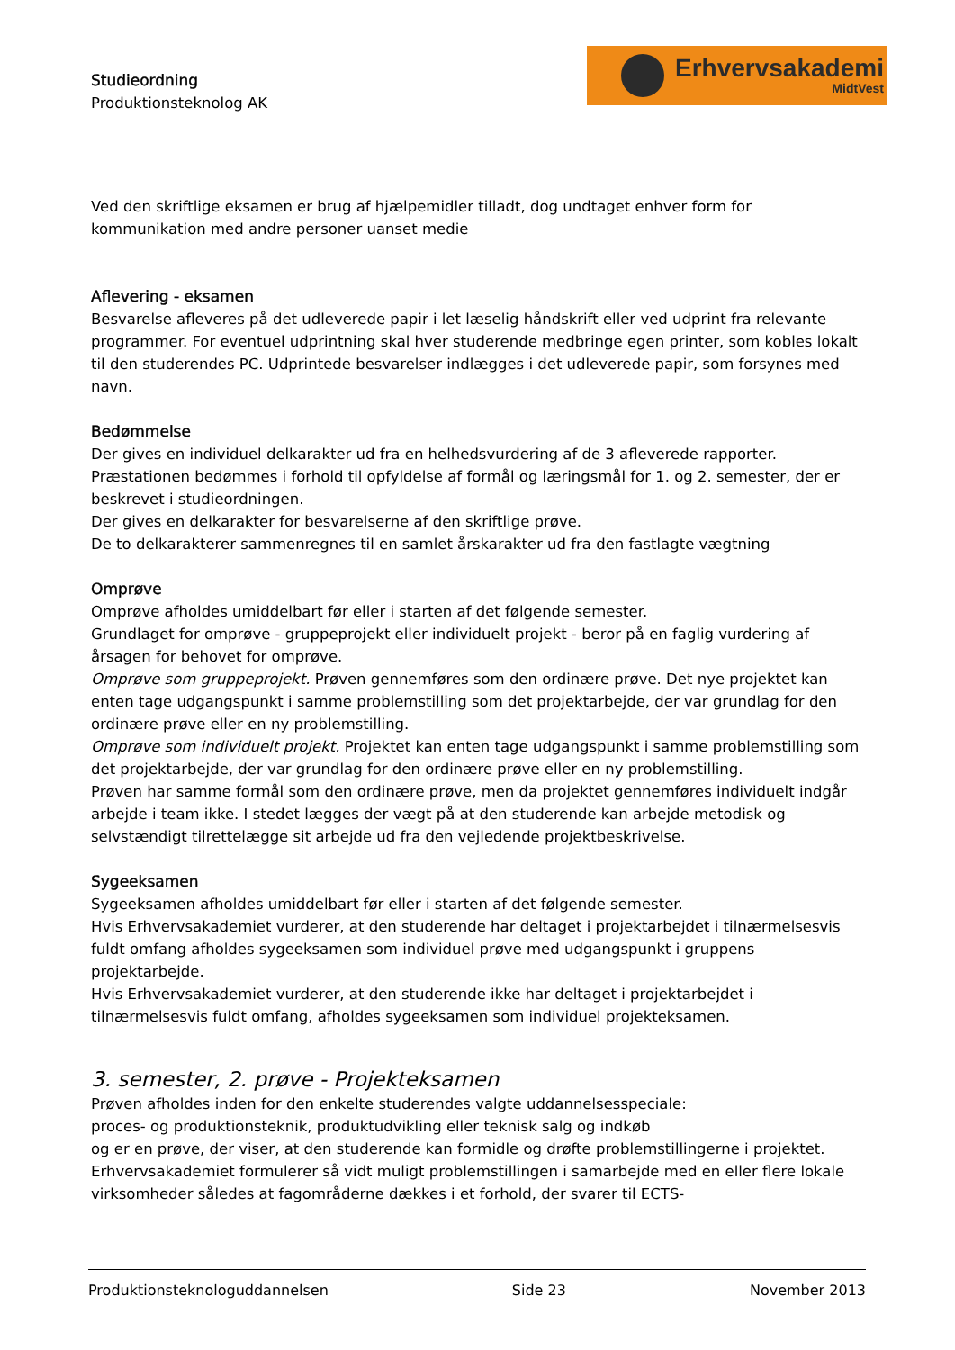Studieordning
Produktionsteknolog AK
Erhvervsakademi
MidtVest
Ved den skriftlige eksamen er brug af hjælpemidler tilladt, dog undtaget enhver form for kommunikation med andre personer uanset medie
Aflevering - eksamen
Besvarelse afleveres på det udleverede papir i let læselig håndskrift eller ved udprint fra relevante programmer. For eventuel udprintning skal hver studerende medbringe egen printer, som kobles lokalt til den studerendes PC. Udprintede besvarelser indlægges i det udleverede papir, som forsynes med navn.
Bedømmelse
Der gives en individuel delkarakter ud fra en helhedsvurdering af de 3 afleverede rapporter. Præstationen bedømmes i forhold til opfyldelse af formål og læringsmål for 1. og 2. semester, der er beskrevet i studieordningen.
Der gives en delkarakter for besvarelserne af den skriftlige prøve.
De to delkarakterer sammenregnes til en samlet årskarakter ud fra den fastlagte vægtning
Omprøve
Omprøve afholdes umiddelbart før eller i starten af det følgende semester.
Grundlaget for omprøve - gruppeprojekt eller individuelt projekt - beror på en faglig vurdering af årsagen for behovet for omprøve.
Omprøve som gruppeprojekt. Prøven gennemføres som den ordinære prøve. Det nye projektet kan enten tage udgangspunkt i samme problemstilling som det projektarbejde, der var grundlag for den ordinære prøve eller en ny problemstilling.
Omprøve som individuelt projekt. Projektet kan enten tage udgangspunkt i samme problemstilling som det projektarbejde, der var grundlag for den ordinære prøve eller en ny problemstilling.
Prøven har samme formål som den ordinære prøve, men da projektet gennemføres individuelt indgår arbejde i team ikke. I stedet lægges der vægt på at den studerende kan arbejde metodisk og selvstændigt tilrettelægge sit arbejde ud fra den vejledende projektbeskrivelse.
Sygeeksamen
Sygeeksamen afholdes umiddelbart før eller i starten af det følgende semester.
Hvis Erhvervsakademiet vurderer, at den studerende har deltaget i projektarbejdet i tilnærmelsesvis fuldt omfang afholdes sygeeksamen som individuel prøve med udgangspunkt i gruppens projektarbejde.
Hvis Erhvervsakademiet vurderer, at den studerende ikke har deltaget i projektarbejdet i tilnærmelsesvis fuldt omfang, afholdes sygeeksamen som individuel projekteksamen.
3. semester, 2. prøve - Projekteksamen
Prøven afholdes inden for den enkelte studerendes valgte uddannelsesspeciale:
proces- og produktionsteknik, produktudvikling eller teknisk salg og indkøb
og er en prøve, der viser, at den studerende kan formidle og drøfte problemstillingerne i projektet.
Erhvervsakademiet formulerer så vidt muligt problemstillingen i samarbejde med en eller flere lokale virksomheder således at fagområderne dækkes i et forhold, der svarer til ECTS-
Produktionsteknologuddannelsen Side 23 November 2013